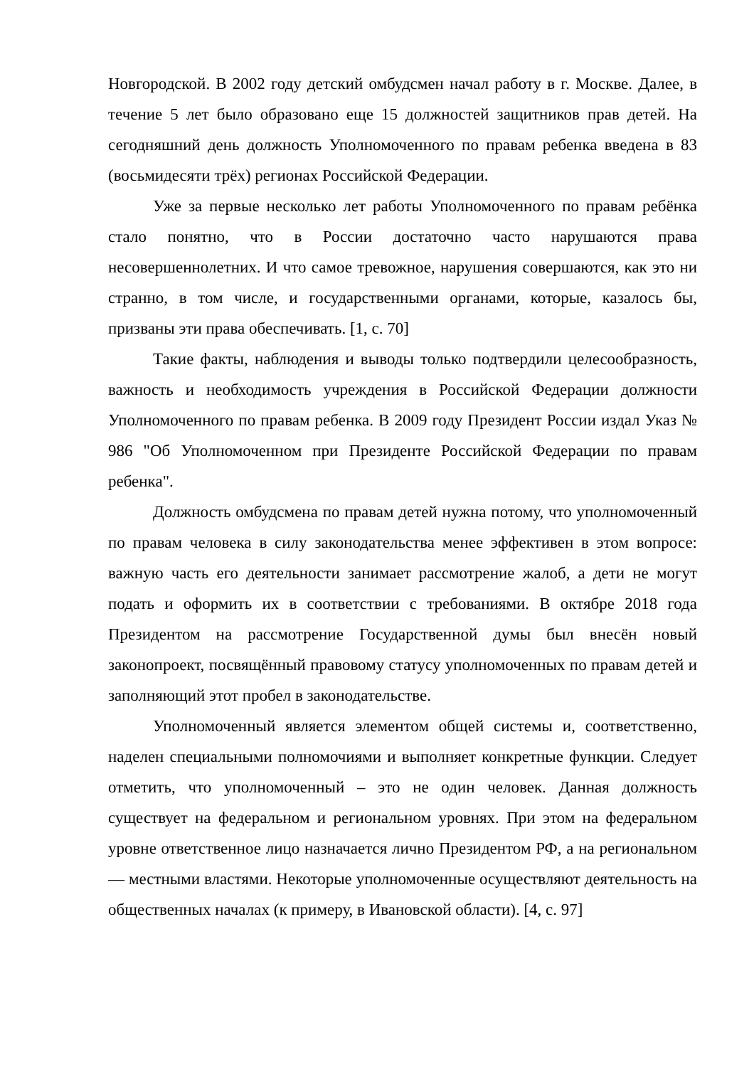Новгородской. В 2002 году детский омбудсмен начал работу в г. Москве. Далее, в течение 5 лет было образовано еще 15 должностей защитников прав детей. На сегодняшний день должность Уполномоченного по правам ребенка введена в 83 (восьмидесяти трёх) регионах Российской Федерации.
Уже за первые несколько лет работы Уполномоченного по правам ребёнка стало понятно, что в России достаточно часто нарушаются права несовершеннолетних. И что самое тревожное, нарушения совершаются, как это ни странно, в том числе, и государственными органами, которые, казалось бы, призваны эти права обеспечивать. [1, с. 70]
Такие факты, наблюдения и выводы только подтвердили целесообразность, важность и необходимость учреждения в Российской Федерации должности Уполномоченного по правам ребенка. В 2009 году Президент России издал Указ № 986 "Об Уполномоченном при Президенте Российской Федерации по правам ребенка".
Должность омбудсмена по правам детей нужна потому, что уполномоченный по правам человека в силу законодательства менее эффективен в этом вопросе: важную часть его деятельности занимает рассмотрение жалоб, а дети не могут подать и оформить их в соответствии с требованиями. В октябре 2018 года Президентом на рассмотрение Государственной думы был внесён новый законопроект, посвящённый правовому статусу уполномоченных по правам детей и заполняющий этот пробел в законодательстве.
Уполномоченный является элементом общей системы и, соответственно, наделен специальными полномочиями и выполняет конкретные функции. Следует отметить, что уполномоченный – это не один человек. Данная должность существует на федеральном и региональном уровнях. При этом на федеральном уровне ответственное лицо назначается лично Президентом РФ, а на региональном — местными властями. Некоторые уполномоченные осуществляют деятельность на общественных началах (к примеру, в Ивановской области). [4, с. 97]